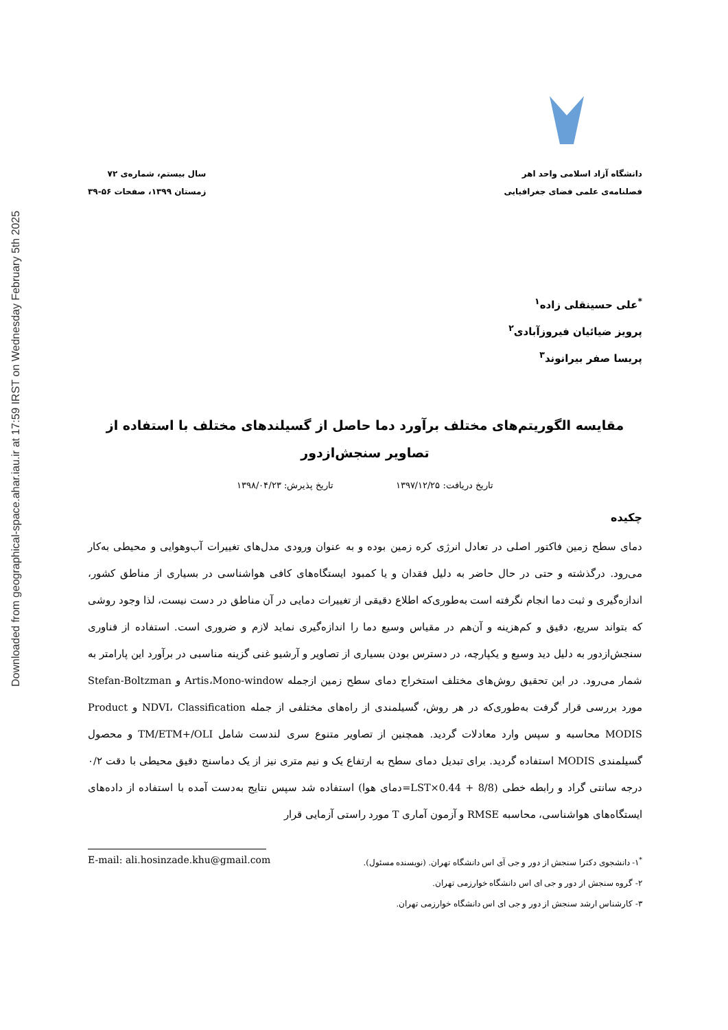Downloaded from geographical-space.ahar.iau.ir at 17:59 IRST on Wednesday February 5th 2025
دانشگاه آزاد اسلامی واحد اهر
فصلنامه‌ی علمی فضای جغرافیایی
سال بیستم، شماره‌ی ۷۲
زمستان ۱۳۹۹، صفحات ۵۶-۳۹
<sup>*</sup> علی حسینقلی زاده<sup>۱</sup>
پرویز ضیائیان فیروزآبادی<sup>۲</sup>
پریسا صفر بیرانوند<sup>۳</sup>
مقایسه الگوریتم‌های مختلف برآورد دما حاصل از گسیلندهای مختلف با استفاده از تصاویر سنجش‌ازدور
تاریخ دریافت: ۱۳۹۷/۱۲/۲۵ تاریخ پذیرش: ۱۳۹۸/۰۴/۲۳
چکیده
دمای سطح زمین فاکتور اصلی در تعادل انرژی کره زمین بوده و به عنوان ورودی مدل‌های تغییرات آب‌وهوایی و محیطی به‌کار می‌رود. درگذشته و حتی در حال حاضر به دلیل فقدان و یا کمبود ایستگاه‌های کافی هواشناسی در بسیاری از مناطق کشور، اندازه‌گیری و ثبت دما انجام نگرفته است به‌طوری‌که اطلاع دقیقی از تغییرات دمایی در آن مناطق در دست نیست، لذا وجود روشی که بتواند سریع، دقیق و کم‌هزینه و آن‌هم در مقیاس وسیع دما را اندازه‌گیری نماید لازم و ضروری است. استفاده از فناوری سنجش‌ازدور به دلیل دید وسیع و یکپارچه، در دسترس بودن بسیاری از تصاویر و آرشیو غنی گزینه مناسبی در برآورد این پارامتر به شمار می‌رود. در این تحقیق روش‌های مختلف استخراج دمای سطح زمین ازجمله Artis،Mono-window و Stefan-Boltzman مورد بررسی قرار گرفت به‌طوری‌که در هر روش، گسیلمندی از راه‌های مختلفی از جمله NDVI، Classification و Product MODIS محاسبه و سپس وارد معادلات گردید. همچنین از تصاویر متنوع سری لندست شامل TM/ETM+/OLI و محصول گسیلمندی MODIS استفاده گردید. برای تبدیل دمای سطح به ارتفاع یک و نیم متری نیز از یک دماسنج دقیق محیطی با دقت ۰/۲ درجه سانتی گراد و رابطه خطی (8/8 + 0.44×LST=دمای هوا) استفاده شد سپس نتایج به‌دست آمده با استفاده از داده‌های ایستگاه‌های هواشناسی، محاسبه RMSE و آزمون آماری T مورد راستی آزمایی قرار
<sup>*</sup> ۱- دانشجوی دکترا سنجش از دور و جی آی اس دانشگاه تهران. (نویسنده مسئول). E-mail: ali.hosinzade.khu@gmail.com
۲- گروه سنجش از دور و جی ای اس دانشگاه خوارزمی تهران.
۳- کارشناس ارشد سنجش از دور و جی ای اس دانشگاه خوارزمی تهران.